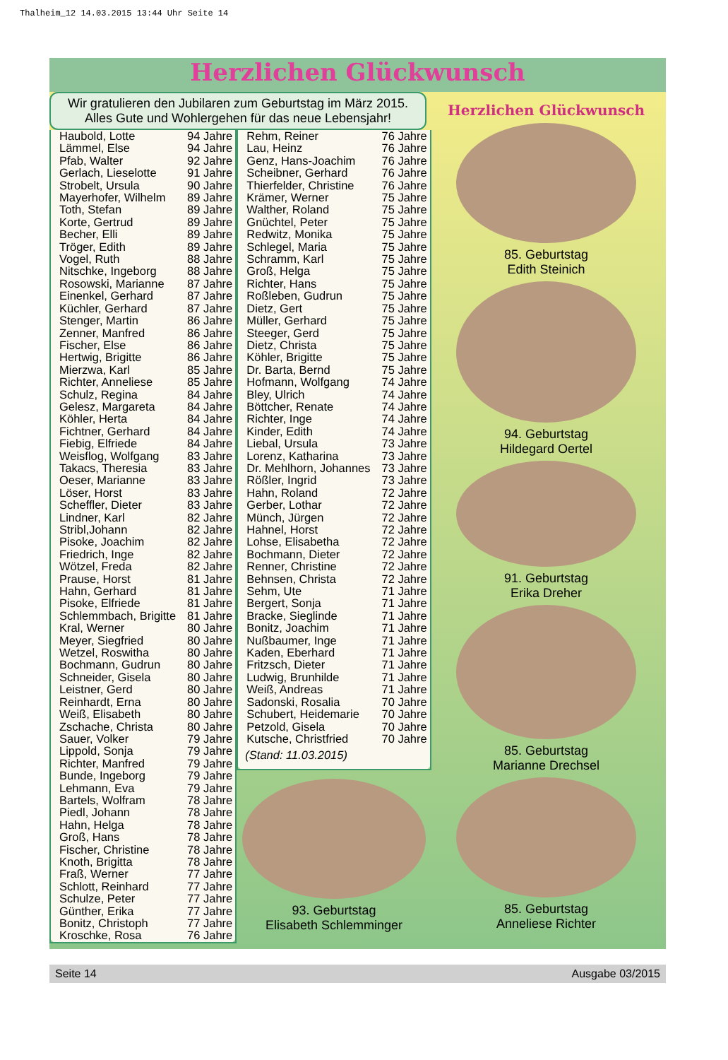Thalheim_12 14.03.2015 13:44 Uhr Seite 14
Herzlichen Glückwunsch
Wir gratulieren den Jubilaren zum Geburtstag im März 2015.
Alles Gute und Wohlergehen für das neue Lebensjahr!
| Haubold, Lotte | 94 Jahre |
| Lämmel, Else | 94 Jahre |
| Pfab, Walter | 92 Jahre |
| Gerlach, Lieselotte | 91 Jahre |
| Strobelt, Ursula | 90 Jahre |
| Mayerhofer, Wilhelm | 89 Jahre |
| Toth, Stefan | 89 Jahre |
| Korte, Gertrud | 89 Jahre |
| Becher, Elli | 89 Jahre |
| Tröger, Edith | 89 Jahre |
| Vogel, Ruth | 88 Jahre |
| Nitschke, Ingeborg | 88 Jahre |
| Rosowski, Marianne | 87 Jahre |
| Einenkel, Gerhard | 87 Jahre |
| Küchler, Gerhard | 87 Jahre |
| Stenger, Martin | 86 Jahre |
| Zenner, Manfred | 86 Jahre |
| Fischer, Else | 86 Jahre |
| Hertwig, Brigitte | 86 Jahre |
| Mierzwa, Karl | 85 Jahre |
| Richter, Anneliese | 85 Jahre |
| Schulz, Regina | 84 Jahre |
| Gelesz, Margareta | 84 Jahre |
| Köhler, Herta | 84 Jahre |
| Fichtner, Gerhard | 84 Jahre |
| Fiebig, Elfriede | 84 Jahre |
| Weisflog, Wolfgang | 83 Jahre |
| Takacs, Theresia | 83 Jahre |
| Oeser, Marianne | 83 Jahre |
| Löser, Horst | 83 Jahre |
| Scheffler, Dieter | 83 Jahre |
| Lindner, Karl | 82 Jahre |
| Stribl,Johann | 82 Jahre |
| Pisoke, Joachim | 82 Jahre |
| Friedrich, Inge | 82 Jahre |
| Wötzel, Freda | 82 Jahre |
| Prause, Horst | 81 Jahre |
| Hahn, Gerhard | 81 Jahre |
| Pisoke, Elfriede | 81 Jahre |
| Schlemmbach, Brigitte | 81 Jahre |
| Kral, Werner | 80 Jahre |
| Meyer, Siegfried | 80 Jahre |
| Wetzel, Roswitha | 80 Jahre |
| Bochmann, Gudrun | 80 Jahre |
| Schneider, Gisela | 80 Jahre |
| Leistner, Gerd | 80 Jahre |
| Reinhardt, Erna | 80 Jahre |
| Weiß, Elisabeth | 80 Jahre |
| Zschache, Christa | 80 Jahre |
| Sauer, Volker | 79 Jahre |
| Lippold, Sonja | 79 Jahre |
| Richter, Manfred | 79 Jahre |
| Bunde, Ingeborg | 79 Jahre |
| Lehmann, Eva | 79 Jahre |
| Bartels, Wolfram | 78 Jahre |
| Piedl, Johann | 78 Jahre |
| Hahn, Helga | 78 Jahre |
| Groß, Hans | 78 Jahre |
| Fischer, Christine | 78 Jahre |
| Knoth, Brigitta | 78 Jahre |
| Fraß, Werner | 77 Jahre |
| Schlott, Reinhard | 77 Jahre |
| Schulze, Peter | 77 Jahre |
| Günther, Erika | 77 Jahre |
| Bonitz, Christoph | 77 Jahre |
| Kroschke, Rosa | 76 Jahre |
| Rehm, Reiner | 76 Jahre |
| Lau, Heinz | 76 Jahre |
| Genz, Hans-Joachim | 76 Jahre |
| Scheibner, Gerhard | 76 Jahre |
| Thierfelder, Christine | 76 Jahre |
| Krämer, Werner | 75 Jahre |
| Walther, Roland | 75 Jahre |
| Gnüchtel, Peter | 75 Jahre |
| Redwitz, Monika | 75 Jahre |
| Schlegel, Maria | 75 Jahre |
| Schramm, Karl | 75 Jahre |
| Groß, Helga | 75 Jahre |
| Richter, Hans | 75 Jahre |
| Roßleben, Gudrun | 75 Jahre |
| Dietz, Gert | 75 Jahre |
| Müller, Gerhard | 75 Jahre |
| Steeger, Gerd | 75 Jahre |
| Dietz, Christa | 75 Jahre |
| Köhler, Brigitte | 75 Jahre |
| Dr. Barta, Bernd | 75 Jahre |
| Hofmann, Wolfgang | 74 Jahre |
| Bley, Ulrich | 74 Jahre |
| Böttcher, Renate | 74 Jahre |
| Richter, Inge | 74 Jahre |
| Kinder, Edith | 74 Jahre |
| Liebal, Ursula | 73 Jahre |
| Lorenz, Katharina | 73 Jahre |
| Dr. Mehlhorn, Johannes | 73 Jahre |
| Rößler, Ingrid | 73 Jahre |
| Hahn, Roland | 72 Jahre |
| Gerber, Lothar | 72 Jahre |
| Münch, Jürgen | 72 Jahre |
| Hahnel, Horst | 72 Jahre |
| Lohse, Elisabetha | 72 Jahre |
| Bochmann, Dieter | 72 Jahre |
| Renner, Christine | 72 Jahre |
| Behnsen, Christa | 72 Jahre |
| Sehm, Ute | 71 Jahre |
| Bergert, Sonja | 71 Jahre |
| Bracke, Sieglinde | 71 Jahre |
| Bonitz, Joachim | 71 Jahre |
| Nußbaumer, Inge | 71 Jahre |
| Kaden, Eberhard | 71 Jahre |
| Fritzsch, Dieter | 71 Jahre |
| Ludwig, Brunhilde | 71 Jahre |
| Weiß, Andreas | 71 Jahre |
| Sadonski, Rosalia | 70 Jahre |
| Schubert, Heidemarie | 70 Jahre |
| Petzold, Gisela | 70 Jahre |
| Kutsche, Christfried | 70 Jahre |
| (Stand: 11.03.2015) | |
93. Geburtstag
Elisabeth Schlemminger
Herzlichen Glückwunsch
85. Geburtstag
Edith Steinich
94. Geburtstag
Hildegard Oertel
91. Geburtstag
Erika Dreher
85. Geburtstag
Marianne Drechsel
85. Geburtstag
Anneliese Richter
Seite 14 Ausgabe 03/2015